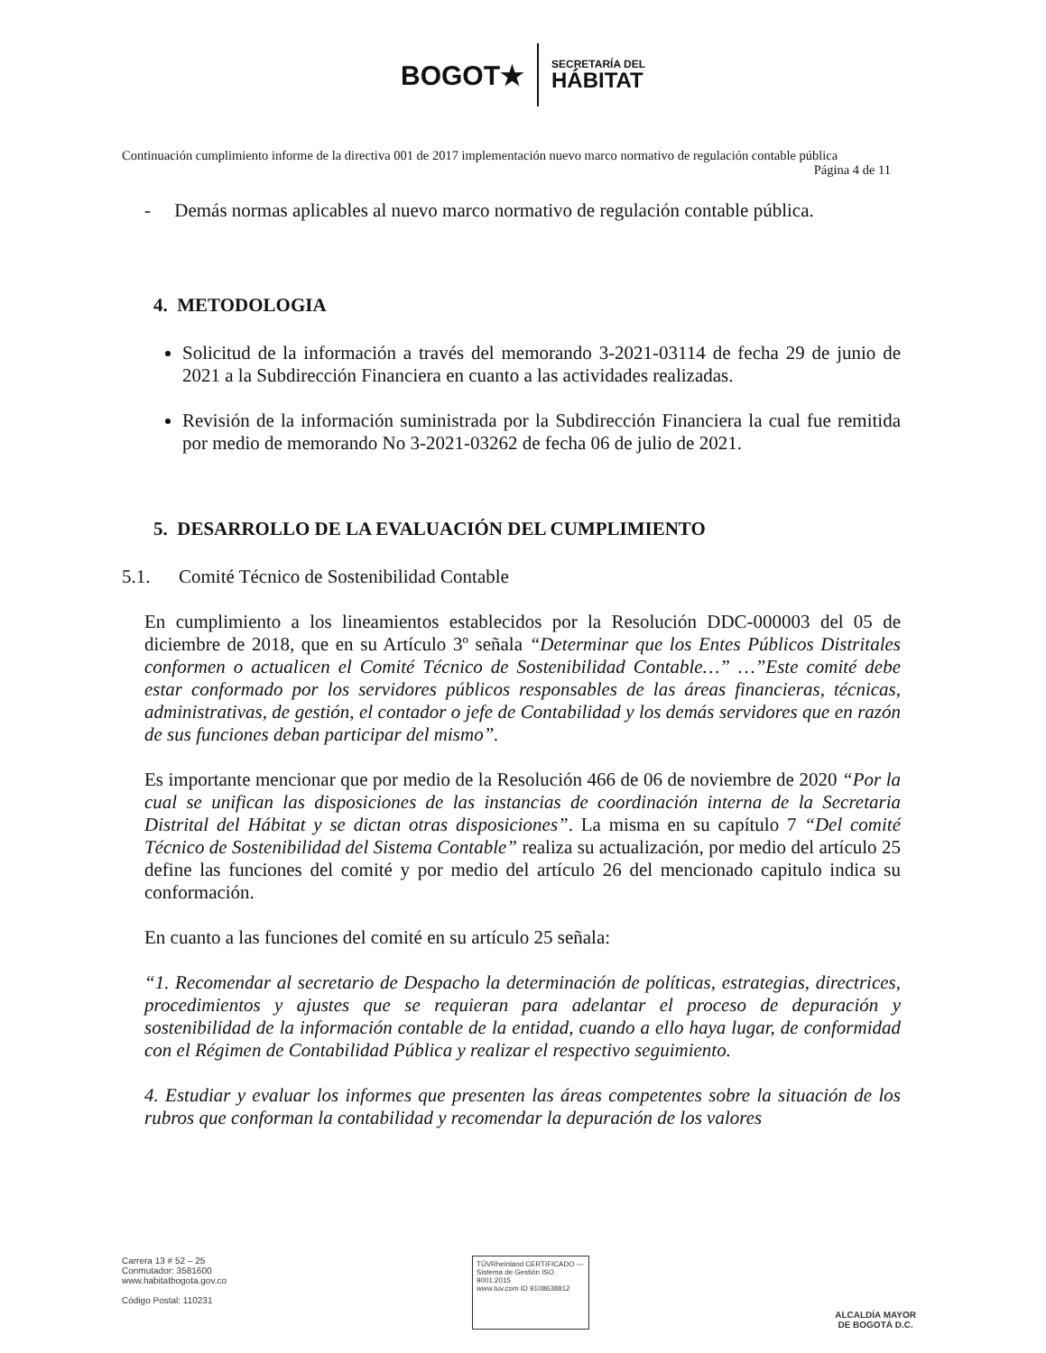BOGOT★
SECRETARÍA DEL
HÁBITAT
Continuación cumplimiento informe de la directiva 001 de 2017 implementación nuevo marco normativo de regulación contable pública
Página 4 de 11
- Demás normas aplicables al nuevo marco normativo de regulación contable pública.
4. METODOLOGIA
Solicitud de la información a través del memorando 3-2021-03114 de fecha 29 de junio de 2021 a la Subdirección Financiera en cuanto a las actividades realizadas.
Revisión de la información suministrada por la Subdirección Financiera la cual fue remitida por medio de memorando No 3-2021-03262 de fecha 06 de julio de 2021.
5. DESARROLLO DE LA EVALUACIÓN DEL CUMPLIMIENTO
5.1. Comité Técnico de Sostenibilidad Contable
En cumplimiento a los lineamientos establecidos por la Resolución DDC-000003 del 05 de diciembre de 2018, que en su Artículo 3º señala “Determinar que los Entes Públicos Distritales conformen o actualicen el Comité Técnico de Sostenibilidad Contable…” …”Este comité debe estar conformado por los servidores públicos responsables de las áreas financieras, técnicas, administrativas, de gestión, el contador o jefe de Contabilidad y los demás servidores que en razón de sus funciones deban participar del mismo”.
Es importante mencionar que por medio de la Resolución 466 de 06 de noviembre de 2020 “Por la cual se unifican las disposiciones de las instancias de coordinación interna de la Secretaria Distrital del Hábitat y se dictan otras disposiciones”. La misma en su capítulo 7 “Del comité Técnico de Sostenibilidad del Sistema Contable” realiza su actualización, por medio del artículo 25 define las funciones del comité y por medio del artículo 26 del mencionado capitulo indica su conformación.
En cuanto a las funciones del comité en su artículo 25 señala:
“1. Recomendar al secretario de Despacho la determinación de políticas, estrategias, directrices, procedimientos y ajustes que se requieran para adelantar el proceso de depuración y sostenibilidad de la información contable de la entidad, cuando a ello haya lugar, de conformidad con el Régimen de Contabilidad Pública y realizar el respectivo seguimiento.
4. Estudiar y evaluar los informes que presenten las áreas competentes sobre la situación de los rubros que conforman la contabilidad y recomendar la depuración de los valores
Carrera 13 # 52 – 25
Conmutador: 3581600
www.habitatbogota.gov.co
Código Postal: 110231
TÜVRheinland CERTIFICADO — Sistema de Gestión ISO 9001:2015
www.tuv.com ID 9108638812
ALCALDÍA MAYOR
DE BOGOTÁ D.C.